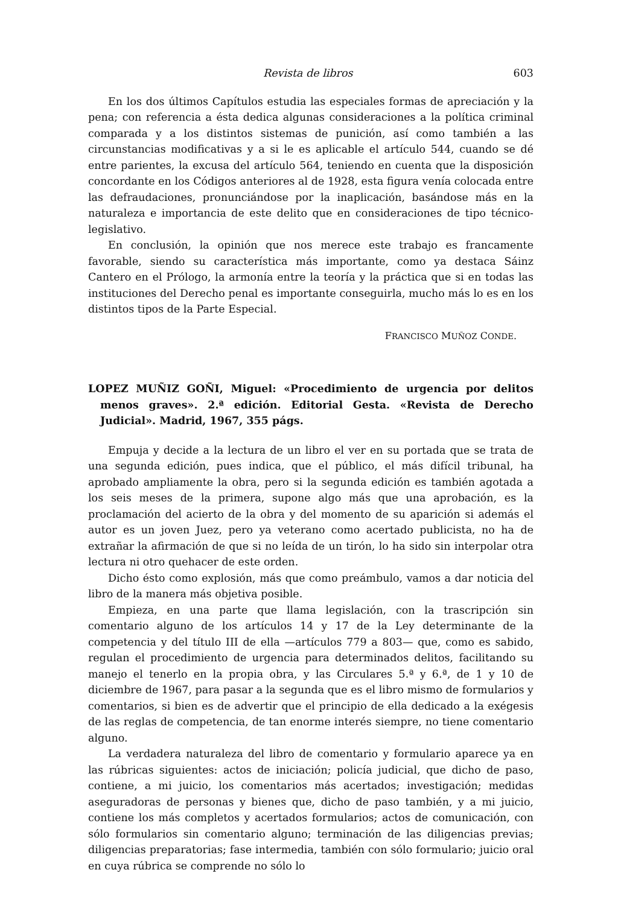Revista de libros 603
En los dos últimos Capítulos estudia las especiales formas de apreciación y la pena; con referencia a ésta dedica algunas consideraciones a la política criminal comparada y a los distintos sistemas de punición, así como también a las circunstancias modificativas y a si le es aplicable el artículo 544, cuando se dé entre parientes, la excusa del artículo 564, teniendo en cuenta que la disposición concordante en los Códigos anteriores al de 1928, esta figura venía colocada entre las defraudaciones, pronunciándose por la inaplicación, basándose más en la naturaleza e importancia de este delito que en consideraciones de tipo técnico-legislativo.
En conclusión, la opinión que nos merece este trabajo es francamente favorable, siendo su característica más importante, como ya destaca Sáinz Cantero en el Prólogo, la armonía entre la teoría y la práctica que si en todas las instituciones del Derecho penal es importante conseguirla, mucho más lo es en los distintos tipos de la Parte Especial.
FRANCISCO MUÑOZ CONDE.
LOPEZ MUÑIZ GOÑI, Miguel: «Procedimiento de urgencia por delitos menos graves». 2.ª edición. Editorial Gesta. «Revista de Derecho Judicial». Madrid, 1967, 355 págs.
Empuja y decide a la lectura de un libro el ver en su portada que se trata de una segunda edición, pues indica, que el público, el más difícil tribunal, ha aprobado ampliamente la obra, pero si la segunda edición es también agotada a los seis meses de la primera, supone algo más que una aprobación, es la proclamación del acierto de la obra y del momento de su aparición si además el autor es un joven Juez, pero ya veterano como acertado publicista, no ha de extrañar la afirmación de que si no leída de un tirón, lo ha sido sin interpolar otra lectura ni otro quehacer de este orden.
Dicho ésto como explosión, más que como preámbulo, vamos a dar noticia del libro de la manera más objetiva posible.
Empieza, en una parte que llama legislación, con la trascripción sin comentario alguno de los artículos 14 y 17 de la Ley determinante de la competencia y del título III de ella —artículos 779 a 803— que, como es sabido, regulan el procedimiento de urgencia para determinados delitos, facilitando su manejo el tenerlo en la propia obra, y las Circulares 5.ª y 6.ª, de 1 y 10 de diciembre de 1967, para pasar a la segunda que es el libro mismo de formularios y comentarios, si bien es de advertir que el principio de ella dedicado a la exégesis de las reglas de competencia, de tan enorme interés siempre, no tiene comentario alguno.
La verdadera naturaleza del libro de comentario y formulario aparece ya en las rúbricas siguientes: actos de iniciación; policía judicial, que dicho de paso, contiene, a mi juicio, los comentarios más acertados; investigación; medidas aseguradoras de personas y bienes que, dicho de paso también, y a mi juicio, contiene los más completos y acertados formularios; actos de comunicación, con sólo formularios sin comentario alguno; terminación de las diligencias previas; diligencias preparatorias; fase intermedia, también con sólo formulario; juicio oral en cuya rúbrica se comprende no sólo lo